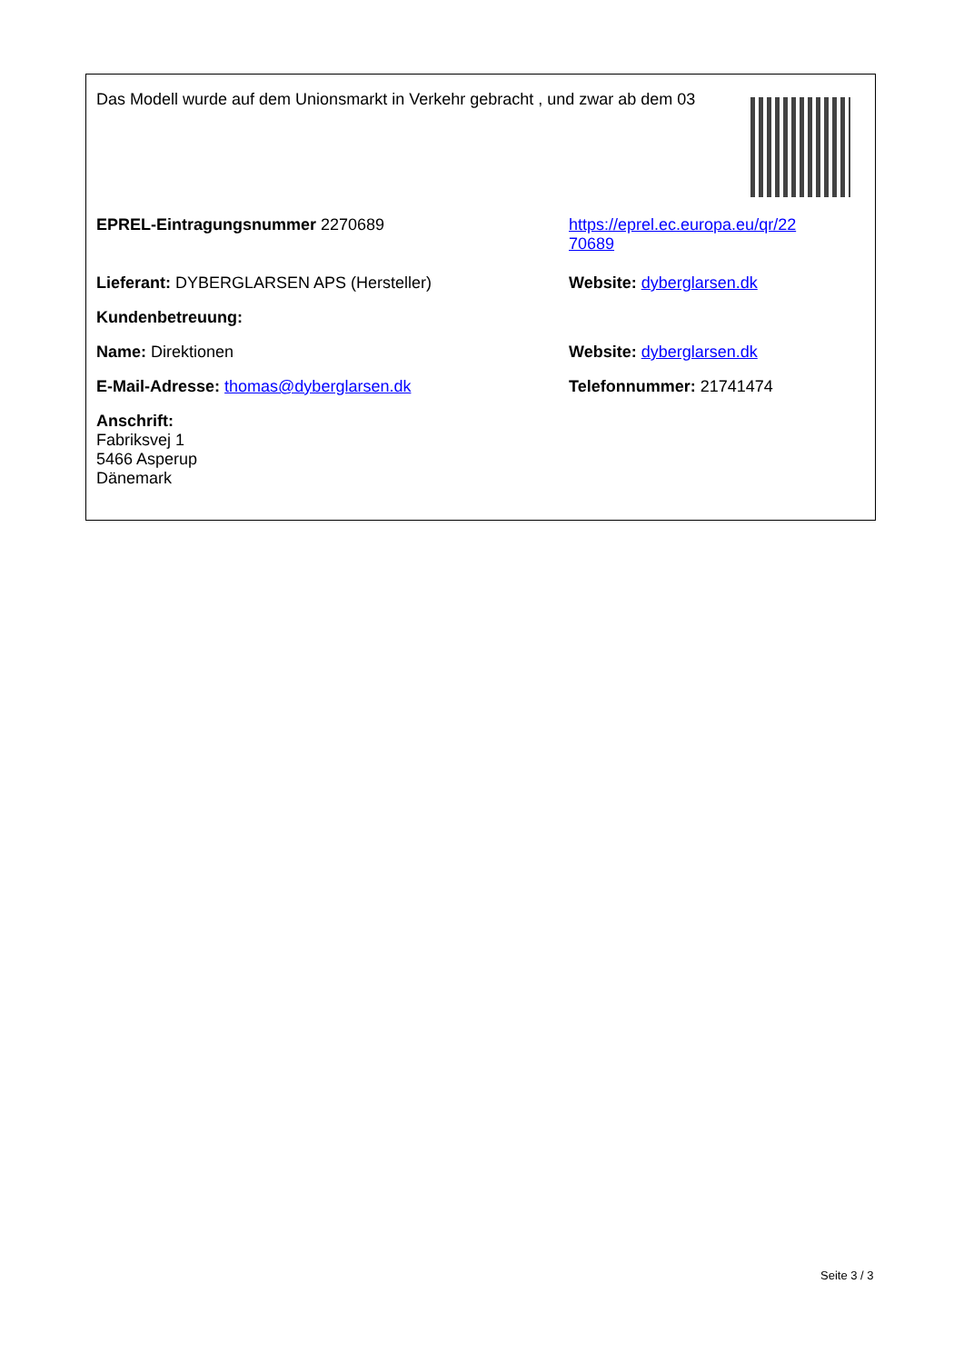Das Modell wurde auf dem Unionsmarkt in Verkehr gebracht , und zwar ab dem 03
EPREL-Eintragungsnummer 2270689 https://eprel.ec.europa.eu/qr/22
70689
Lieferant: DYBERGLARSEN APS (Hersteller) Website: dyberglarsen.dk
Kundenbetreuung:
Name: Direktionen Website: dyberglarsen.dk
E-Mail-Adresse: thomas@dyberglarsen.dk Telefonnummer: 21741474
Anschrift:
Fabriksvej 1
5466 Asperup
Dänemark
Seite 3 / 3